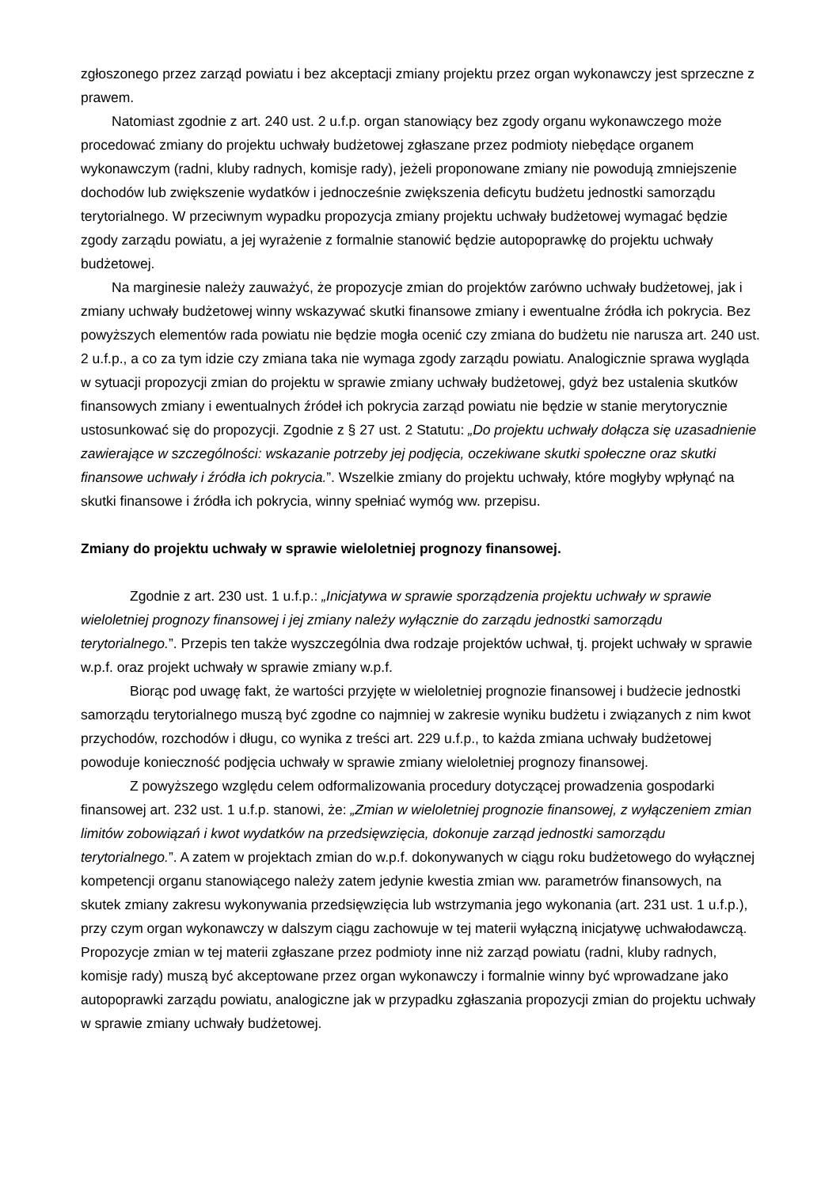zgłoszonego przez zarząd powiatu i bez akceptacji zmiany projektu przez organ wykonawczy jest sprzeczne z prawem.
Natomiast zgodnie z art. 240 ust. 2 u.f.p. organ stanowiący bez zgody organu wykonawczego może procedować zmiany do projektu uchwały budżetowej zgłaszane przez podmioty niebędące organem wykonawczym (radni, kluby radnych, komisje rady), jeżeli proponowane zmiany nie powodują zmniejszenie dochodów lub zwiększenie wydatków i jednocześnie zwiększenia deficytu budżetu jednostki samorządu terytorialnego. W przeciwnym wypadku propozycja zmiany projektu uchwały budżetowej wymagać będzie zgody zarządu powiatu, a jej wyrażenie z formalnie stanowić będzie autopoprawkę do projektu uchwały budżetowej.
Na marginesie należy zauważyć, że propozycje zmian do projektów zarówno uchwały budżetowej, jak i zmiany uchwały budżetowej winny wskazywać skutki finansowe zmiany i ewentualne źródła ich pokrycia. Bez powyższych elementów rada powiatu nie będzie mogła ocenić czy zmiana do budżetu nie narusza art. 240 ust. 2 u.f.p., a co za tym idzie czy zmiana taka nie wymaga zgody zarządu powiatu. Analogicznie sprawa wygląda w sytuacji propozycji zmian do projektu w sprawie zmiany uchwały budżetowej, gdyż bez ustalenia skutków finansowych zmiany i ewentualnych źródeł ich pokrycia zarząd powiatu nie będzie w stanie merytorycznie ustosunkować się do propozycji. Zgodnie z § 27 ust. 2 Statutu: „Do projektu uchwały dołącza się uzasadnienie zawierające w szczególności: wskazanie potrzeby jej podjęcia, oczekiwane skutki społeczne oraz skutki finansowe uchwały i źródła ich pokrycia.”. Wszelkie zmiany do projektu uchwały, które mogłyby wpłynąć na skutki finansowe i źródła ich pokrycia, winny spełniać wymóg ww. przepisu.
Zmiany do projektu uchwały w sprawie wieloletniej prognozy finansowej.
Zgodnie z art. 230 ust. 1 u.f.p.: „Inicjatywa w sprawie sporządzenia projektu uchwały w sprawie wieloletniej prognozy finansowej i jej zmiany należy wyłącznie do zarządu jednostki samorządu terytorialnego.”. Przepis ten także wyszczególnia dwa rodzaje projektów uchwał, tj. projekt uchwały w sprawie w.p.f. oraz projekt uchwały w sprawie zmiany w.p.f.
Biorąc pod uwagę fakt, że wartości przyjęte w wieloletniej prognozie finansowej i budżecie jednostki samorządu terytorialnego muszą być zgodne co najmniej w zakresie wyniku budżetu i związanych z nim kwot przychodów, rozchodów i długu, co wynika z treści art. 229 u.f.p., to każda zmiana uchwały budżetowej powoduje konieczność podjęcia uchwały w sprawie zmiany wieloletniej prognozy finansowej.
Z powyższego względu celem odformalizowania procedury dotyczącej prowadzenia gospodarki finansowej art. 232 ust. 1 u.f.p. stanowi, że: „Zmian w wieloletniej prognozie finansowej, z wyłączeniem zmian limitów zobowiązań i kwot wydatków na przedsięwzięcia, dokonuje zarząd jednostki samorządu terytorialnego.”. A zatem w projektach zmian do w.p.f. dokonywanych w ciągu roku budżetowego do wyłącznej kompetencji organu stanowiącego należy zatem jedynie kwestia zmian ww. parametrów finansowych, na skutek zmiany zakresu wykonywania przedsięwzięcia lub wstrzymania jego wykonania (art. 231 ust. 1 u.f.p.), przy czym organ wykonawczy w dalszym ciągu zachowuje w tej materii wyłączną inicjatywę uchwałodawczą. Propozycje zmian w tej materii zgłaszane przez podmioty inne niż zarząd powiatu (radni, kluby radnych, komisje rady) muszą być akceptowane przez organ wykonawczy i formalnie winny być wprowadzane jako autopoprawki zarządu powiatu, analogiczne jak w przypadku zgłaszania propozycji zmian do projektu uchwały w sprawie zmiany uchwały budżetowej.